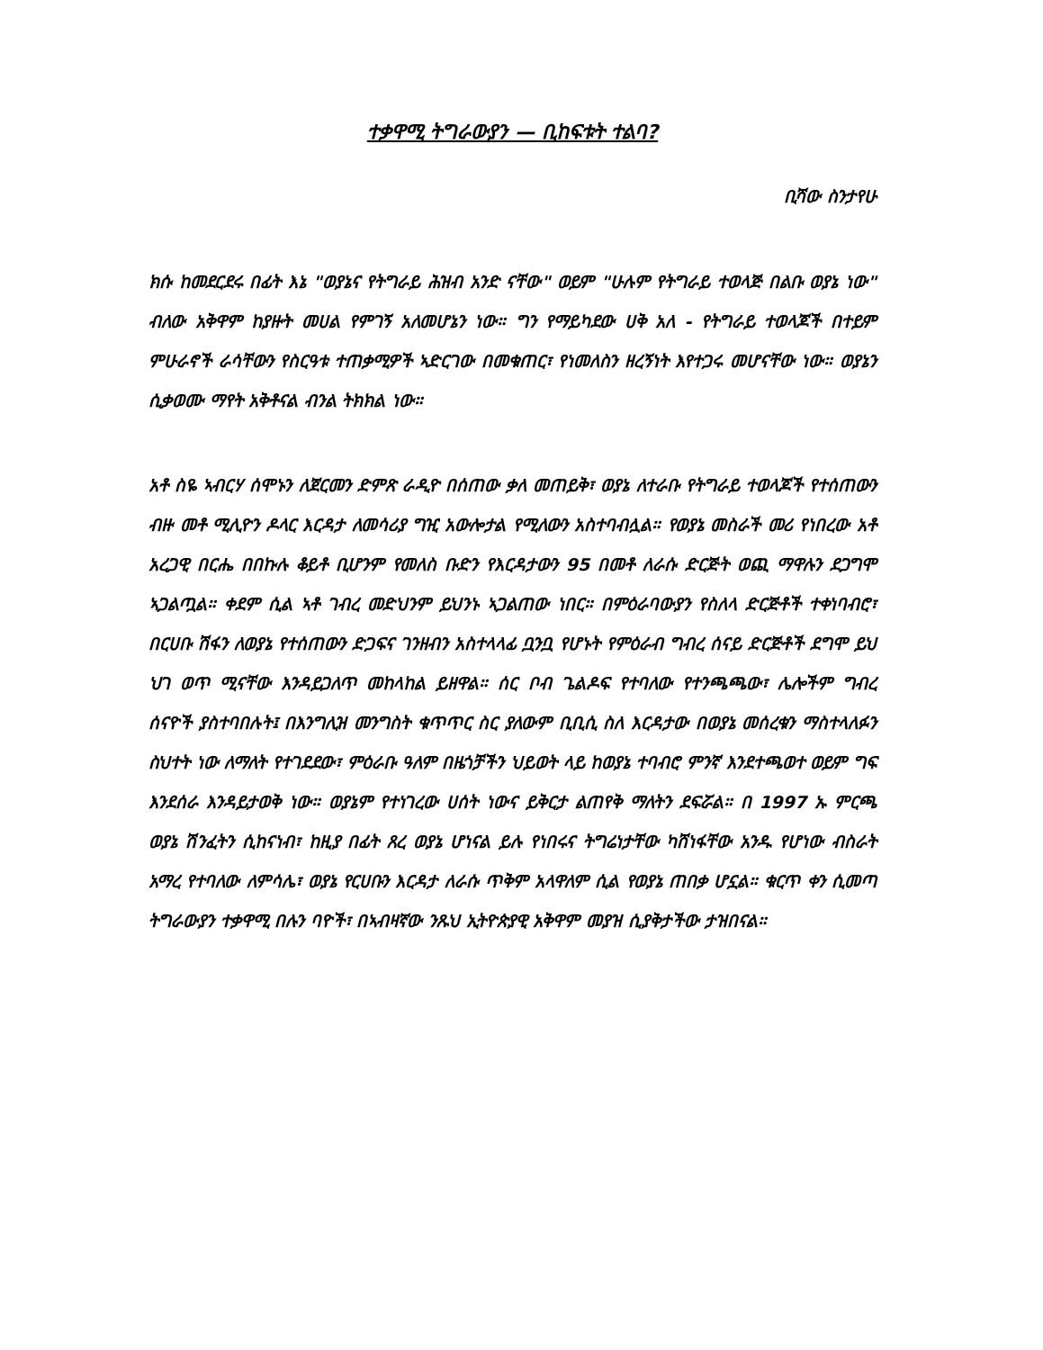ተቃዋሚ ትግራውያን — ቢከፍቱት ተልባ?
ቢሻው ስንታየሁ
ክሱ ከመደርደሩ በፊት እኔ "ወያኔና የትግራይ ሕዝብ አንድ ናቸው" ወይም "ሁሉም የትግራይ ተወላጅ በልቡ ወያኔ ነው" ብለው አቅዋም ከያዙት መሀል የምገኝ አለመሆኔን ነው። ግን የማይካደው ሀቅ አለ - የትግራይ ተወላጆች በተይም ምሁራኖች ራሳቸውን የስርዓቱ ተጠቃሚዎች ኣድርገው በመቁጠር፣ የነመለስን ዘረኝነት እየተጋሩ መሆናቸው ነው። ወያኔን ሲቃወሙ ማየት አቅቶናል ብንል ትክክል ነው።
አቶ ስዬ ኣብርሃ ሰሞኑን ለጀርመን ድምጽ ራዲዮ በሰጠው ቃለ መጠይቅ፣ ወያኔ ለተራቡ የትግራይ ተወላጆች የተሰጠውን ብዙ መቶ ሚሊዮን ዶላር እርዳታ ለመሳሪያ ግዢ አውሎታል የሚለውን አስተባብሏል። የወያኔ መስራች መሪ የነበረው አቶ አረጋዊ በርሔ በበኩሉ ቆይቶ ቢሆንም የመለስ ቡድን የእርዳታውን 95 በመቶ ለራሱ ድርጅት ወጪ ማዋሉን ደጋግሞ ኣጋልጧል። ቀደም ሲል ኣቶ ገብረ መድህንም ይህንኑ ኣጋልጠው ነበር። በምዕራባውያን የስለላ ድርጅቶች ተቀነባብሮ፣ በርሀቡ ሽፋን ለወያኔ የተሰጠውን ድጋፍና ገንዘብን አስተላላፊ ቧንቧ የሆኑት የምዕራብ ግብረ ሰናይ ድርጅቶች ደግሞ ይህ ህገ ወጥ ሚናቸው እንዳይጋለጥ መከላከል ይዘዋል። ሰር ቦብ ጌልዶፍ የተባለው የተንጫጫው፣ ሌሎችም ግብረ ሰናዮች ያስተባበሉት፤ በእንግሊዝ መንግስት ቁጥጥር ስር ያለውም ቢቢሲ ስለ እርዳታው በወያኔ መሰረቁን ማስተላለፉን ስህተት ነው ለማለት የተገደደው፣ ምዕራቡ ዓለም በዜጎቻችን ህይወት ላይ ከወያኔ ተባብሮ ምንኛ እንደተጫወተ ወይም ግፍ እንደሰራ እንዳይታወቅ ነው። ወያኔም የተነገረው ሀሰት ነውና ይቅርታ ልጠየቅ ማለትን ደፍሯል። በ 1997 ኡ ምርጫ ወያኔ ሽንፈትን ሲከናነብ፣ ከዚያ በፊት ጸረ ወያኔ ሆነናል ይሉ የነበሩና ትግሬነታቸው ካሸነፋቸው አንዱ የሆነው ብስራት አማረ የተባለው ለምሳሌ፣ ወያኔ የርሀቡን እርዳታ ለራሱ ጥቅም አላዋለም ሲል የወያኔ ጠበቃ ሆኗል። ቁርጥ ቀን ሲመጣ ትግራውያን ተቃዋሚ በሉን ባዮች፣ በኣብዛኛው ንጹህ ኢትዮጵያዊ አቅዋም መያዝ ሲያቅታችው ታዝበናል።